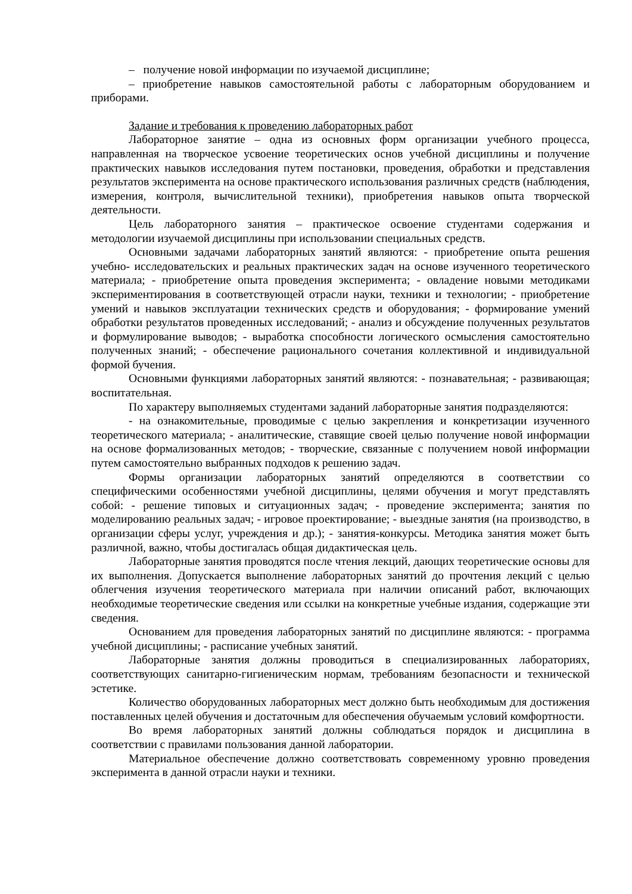– получение новой информации по изучаемой дисциплине;
– приобретение навыков самостоятельной работы с лабораторным оборудованием и приборами.
Задание и требования к проведению лабораторных работ
Лабораторное занятие – одна из основных форм организации учебного процесса, направленная на творческое усвоение теоретических основ учебной дисциплины и получение практических навыков исследования путем постановки, проведения, обработки и представления результатов эксперимента на основе практического использования различных средств (наблюдения, измерения, контроля, вычислительной техники), приобретения навыков опыта творческой деятельности.
Цель лабораторного занятия – практическое освоение студентами содержания и методологии изучаемой дисциплины при использовании специальных средств.
Основными задачами лабораторных занятий являются: - приобретение опыта решения учебно- исследовательских и реальных практических задач на основе изученного теоретического материала; - приобретение опыта проведения эксперимента; - овладение новыми методиками экспериментирования в соответствующей отрасли науки, техники и технологии; - приобретение умений и навыков эксплуатации технических средств и оборудования; - формирование умений обработки результатов проведенных исследований; - анализ и обсуждение полученных результатов и формулирование выводов; - выработка способности логического осмысления самостоятельно полученных знаний; - обеспечение рационального сочетания коллективной и индивидуальной формой бучения.
Основными функциями лабораторных занятий являются: - познавательная; - развивающая; воспитательная.
По характеру выполняемых студентами заданий лабораторные занятия подразделяются:
- на ознакомительные, проводимые с целью закрепления и конкретизации изученного теоретического материала; - аналитические, ставящие своей целью получение новой информации на основе формализованных методов; - творческие, связанные с получением новой информации путем самостоятельно выбранных подходов к решению задач.
Формы организации лабораторных занятий определяются в соответствии со специфическими особенностями учебной дисциплины, целями обучения и могут представлять собой: - решение типовых и ситуационных задач; - проведение эксперимента; занятия по моделированию реальных задач; - игровое проектирование; - выездные занятия (на производство, в организации сферы услуг, учреждения и др.); - занятия-конкурсы. Методика занятия может быть различной, важно, чтобы достигалась общая дидактическая цель.
Лабораторные занятия проводятся после чтения лекций, дающих теоретические основы для их выполнения. Допускается выполнение лабораторных занятий до прочтения лекций с целью облегчения изучения теоретического материала при наличии описаний работ, включающих необходимые теоретические сведения или ссылки на конкретные учебные издания, содержащие эти сведения.
Основанием для проведения лабораторных занятий по дисциплине являются: - программа учебной дисциплины; - расписание учебных занятий.
Лабораторные занятия должны проводиться в специализированных лабораториях, соответствующих санитарно-гигиеническим нормам, требованиям безопасности и технической эстетике.
Количество оборудованных лабораторных мест должно быть необходимым для достижения поставленных целей обучения и достаточным для обеспечения обучаемым условий комфортности.
Во время лабораторных занятий должны соблюдаться порядок и дисциплина в соответствии с правилами пользования данной лаборатории.
Материальное обеспечение должно соответствовать современному уровню проведения эксперимента в данной отрасли науки и техники.